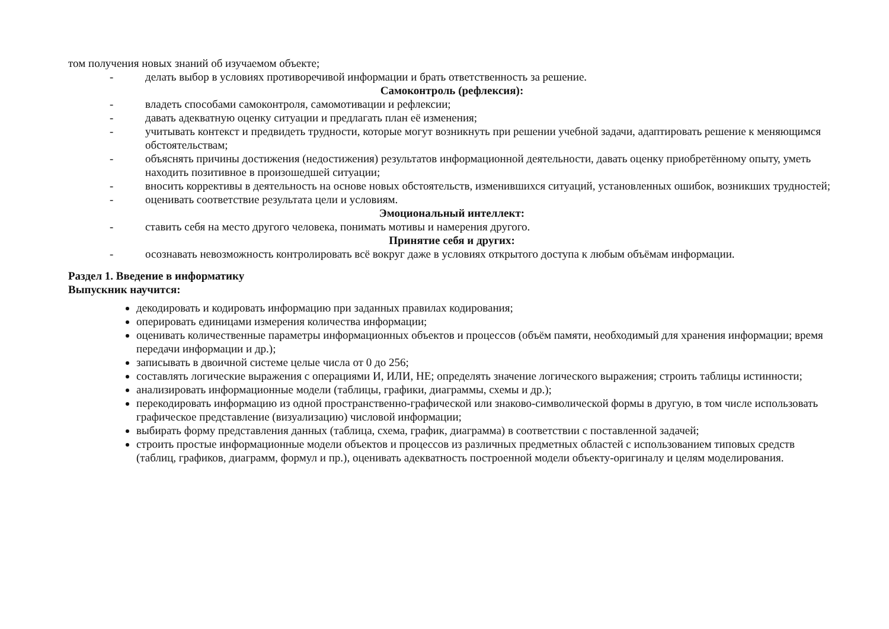том получения новых знаний об изучаемом объекте;
- делать выбор в условиях противоречивой информации и брать ответственность за решение.
Самоконтроль (рефлексия):
- владеть способами самоконтроля, самомотивации и рефлексии;
- давать адекватную оценку ситуации и предлагать план её изменения;
- учитывать контекст и предвидеть трудности, которые могут возникнуть при решении учебной задачи, адаптировать решение к меняющимся обстоятельствам;
- объяснять причины достижения (недостижения) результатов информационной деятельности, давать оценку приобретённому опыту, уметь находить позитивное в произошедшей ситуации;
- вносить коррективы в деятельность на основе новых обстоятельств, изменившихся ситуаций, установленных ошибок, возникших трудностей;
- оценивать соответствие результата цели и условиям.
Эмоциональный интеллект:
- ставить себя на место другого человека, понимать мотивы и намерения другого.
Принятие себя и других:
- осознавать невозможность контролировать всё вокруг даже в условиях открытого доступа к любым объёмам информации.
Раздел 1. Введение в информатику
Выпускник научится:
декодировать и кодировать информацию при заданных правилах кодирования;
оперировать единицами измерения количества информации;
оценивать количественные параметры информационных объектов и процессов (объём памяти, необходимый для хранения информации; время передачи информации и др.);
записывать в двоичной системе целые числа от 0 до 256;
составлять логические выражения с операциями И, ИЛИ, НЕ; определять значение логического выражения; строить таблицы истинности;
анализировать информационные модели (таблицы, графики, диаграммы, схемы и др.);
перекодировать информацию из одной пространственно-графической или знаково-символической формы в другую, в том числе использовать графическое представление (визуализацию) числовой информации;
выбирать форму представления данных (таблица, схема, график, диаграмма) в соответствии с поставленной задачей;
строить простые информационные модели объектов и процессов из различных предметных областей с использованием типовых средств (таблиц, графиков, диаграмм, формул и пр.), оценивать адекватность построенной модели объекту-оригиналу и целям моделирования.